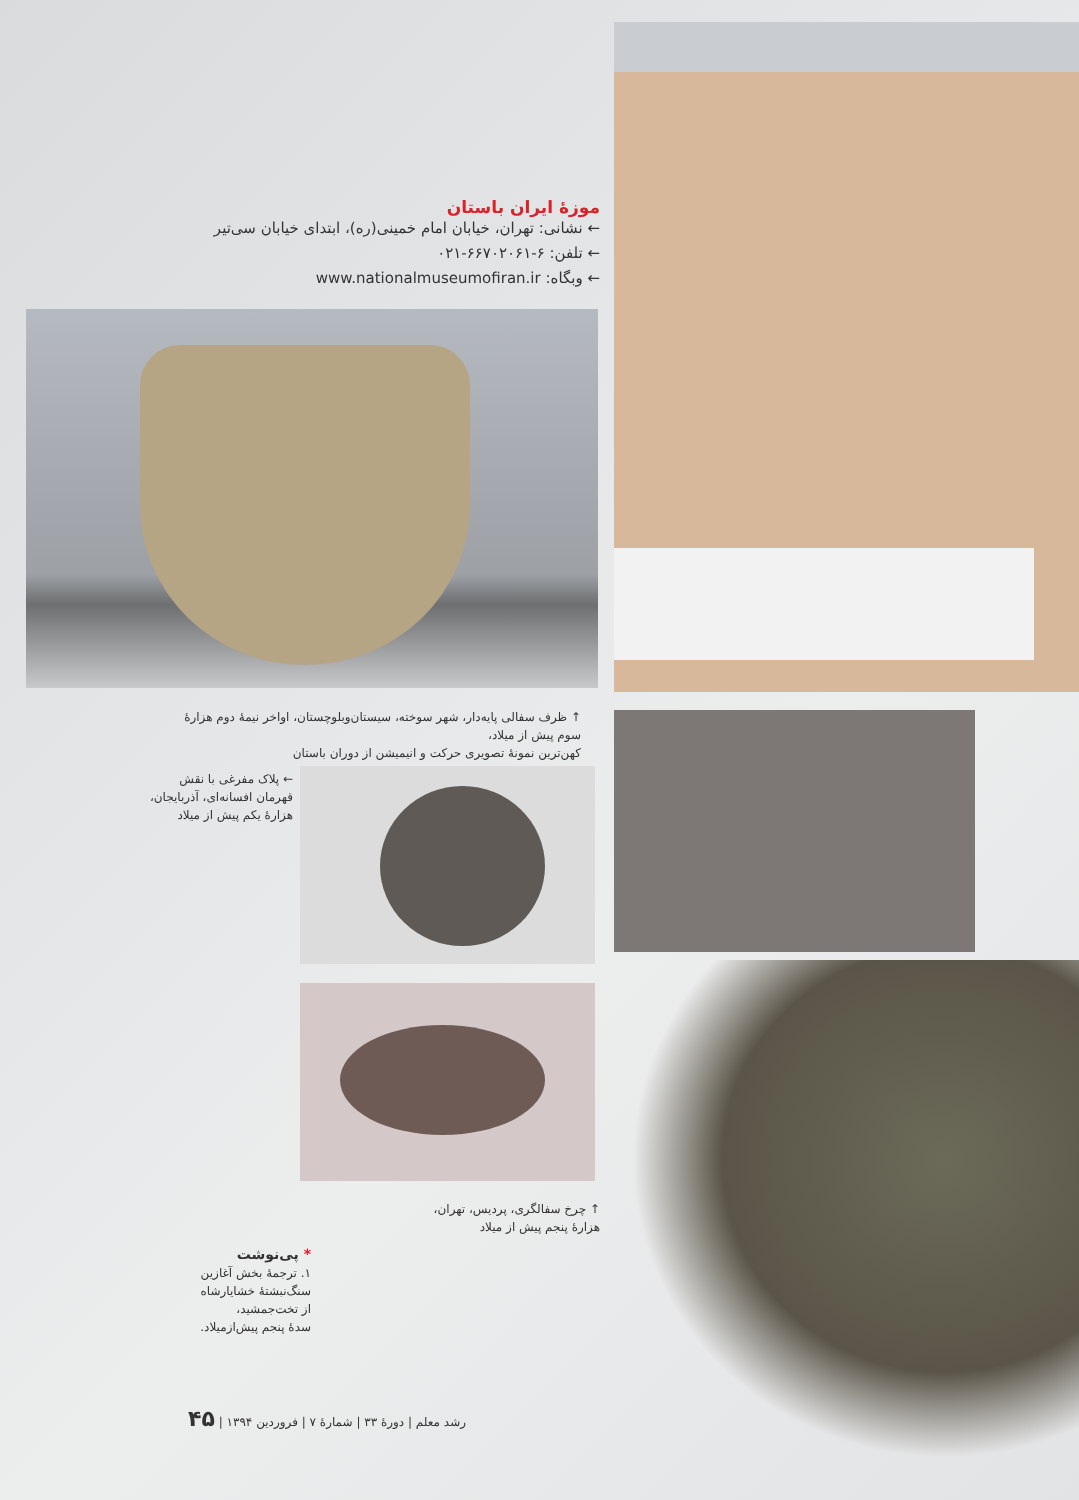موزهٔ ایران باستان
← نشانی: تهران، خیابان امام خمینی(ره)، ابتدای خیابان سی‌تیر
← تلفن: ۶-۶۶۷۰۲۰۶۱-۰۲۱
← وبگاه: www.nationalmuseumofiran.ir
↑ ظرف سفالی پایه‌دار، شهر سوخته، سیستان‌وبلوچستان، اواخر نیمهٔ دوم هزارهٔ سوم پیش از میلاد،
کهن‌ترین نمونهٔ تصویری حرکت و انیمیشن از دوران باستان
← پلاک مفرغی با نقش
قهرمان افسانه‌ای، آذربایجان،
هزارهٔ یکم پیش از میلاد
↑ چرخ سفالگری، پردیس، تهران،
هزارهٔ پنجم پیش از میلاد
* پی‌نوشت
۱. ترجمهٔ بخش آغازین
سنگ‌نبشتهٔ خشایارشاه
از تخت‌جمشید،
سدهٔ پنجم پیش‌ازمیلاد.
رشد معلم | دورهٔ ۳۳ | شمارهٔ ۷ | فروردین ۱۳۹۴ | ۴۵